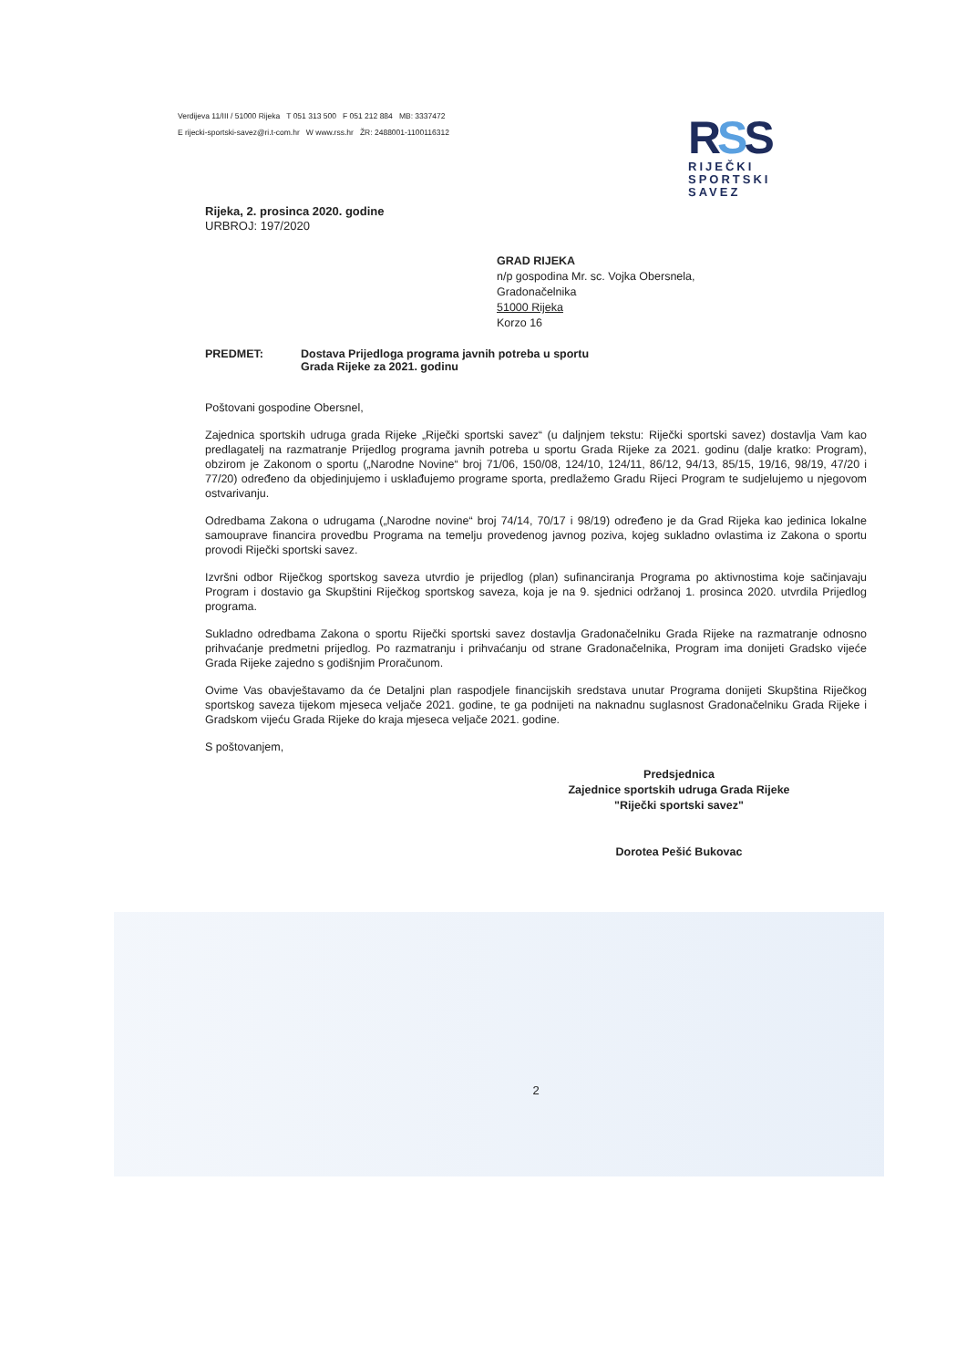Verdijeva 11/III / 51000 Rijeka T 051 313 500 F 051 212 884 MB: 3337472
E rijecki-sportski-savez@ri.t-com.hr W www.rss.hr ŽR: 2488001-1100116312
RSS
RIJEČKI
SPORTSKI
SAVEZ
Rijeka, 2. prosinca 2020. godine
URBROJ: 197/2020
GRAD RIJEKA
n/p gospodina Mr. sc. Vojka Obersnela,
Gradonačelnika
51000 Rijeka
Korzo 16
PREDMET: Dostava Prijedloga programa javnih potreba u sportu
Grada Rijeke za 2021. godinu
Poštovani gospodine Obersnel,
Zajednica sportskih udruga grada Rijeke „Riječki sportski savez“ (u daljnjem tekstu: Riječki sportski savez) dostavlja Vam kao predlagatelj na razmatranje Prijedlog programa javnih potreba u sportu Grada Rijeke za 2021. godinu (dalje kratko: Program), obzirom je Zakonom o sportu („Narodne Novine“ broj 71/06, 150/08, 124/10, 124/11, 86/12, 94/13, 85/15, 19/16, 98/19, 47/20 i 77/20) određeno da objedinjujemo i usklađujemo programe sporta, predlažemo Gradu Rijeci Program te sudjelujemo u njegovom ostvarivanju.
Odredbama Zakona o udrugama („Narodne novine“ broj 74/14, 70/17 i 98/19) određeno je da Grad Rijeka kao jedinica lokalne samouprave financira provedbu Programa na temelju provedenog javnog poziva, kojeg sukladno ovlastima iz Zakona o sportu provodi Riječki sportski savez.
Izvršni odbor Riječkog sportskog saveza utvrdio je prijedlog (plan) sufinanciranja Programa po aktivnostima koje sačinjavaju Program i dostavio ga Skupštini Riječkog sportskog saveza, koja je na 9. sjednici održanoj 1. prosinca 2020. utvrdila Prijedlog programa.
Sukladno odredbama Zakona o sportu Riječki sportski savez dostavlja Gradonačelniku Grada Rijeke na razmatranje odnosno prihvaćanje predmetni prijedlog. Po razmatranju i prihvaćanju od strane Gradonačelnika, Program ima donijeti Gradsko vijeće Grada Rijeke zajedno s godišnjim Proračunom.
Ovime Vas obavještavamo da će Detaljni plan raspodjele financijskih sredstava unutar Programa donijeti Skupština Riječkog sportskog saveza tijekom mjeseca veljače 2021. godine, te ga podnijeti na naknadnu suglasnost Gradonačelniku Grada Rijeke i Gradskom vijeću Grada Rijeke do kraja mjeseca veljače 2021. godine.
S poštovanjem,
Predsjednica
Zajednice sportskih udruga Grada Rijeke
"Riječki sportski savez"
Dorotea Pešić Bukovac
2